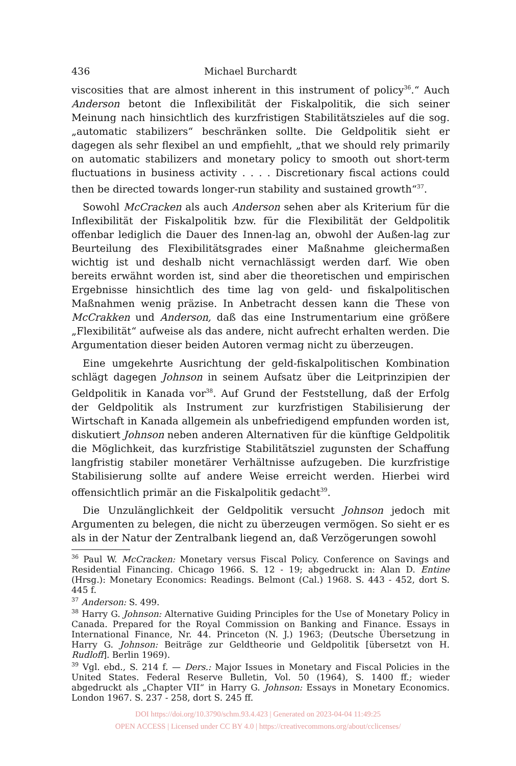436 Michael Burchardt
viscosities that are almost inherent in this instrument of policy<sup>36</sup>.“ Auch Anderson betont die Inflexibilität der Fiskalpolitik, die sich seiner Meinung nach hinsichtlich des kurzfristigen Stabilitätszieles auf die sog. „automatic stabilizers“ beschränken sollte. Die Geldpolitik sieht er dagegen als sehr flexibel an und empfiehlt, „that we should rely primarily on automatic stabilizers and monetary policy to smooth out short-term fluctuations in business activity . . . . Discretionary fiscal actions could then be directed towards longer-run stability and sustained growth“<sup>37</sup>.
Sowohl McCracken als auch Anderson sehen aber als Kriterium für die Inflexibilität der Fiskalpolitik bzw. für die Flexibilität der Geldpolitik offenbar lediglich die Dauer des Innen-lag an, obwohl der Außen-lag zur Beurteilung des Flexibilitätsgrades einer Maßnahme gleichermaßen wichtig ist und deshalb nicht vernachlässigt werden darf. Wie oben bereits erwähnt worden ist, sind aber die theoretischen und empirischen Ergebnisse hinsichtlich des time lag von geld- und fiskalpolitischen Maßnahmen wenig präzise. In Anbetracht dessen kann die These von McCrakken und Anderson, daß das eine Instrumentarium eine größere „Flexibilität“ aufweise als das andere, nicht aufrecht erhalten werden. Die Argumentation dieser beiden Autoren vermag nicht zu überzeugen.
Eine umgekehrte Ausrichtung der geld-fiskalpolitischen Kombination schlägt dagegen Johnson in seinem Aufsatz über die Leitprinzipien der Geldpolitik in Kanada vor<sup>38</sup>. Auf Grund der Feststellung, daß der Erfolg der Geldpolitik als Instrument zur kurzfristigen Stabilisierung der Wirtschaft in Kanada allgemein als unbefriedigend empfunden worden ist, diskutiert Johnson neben anderen Alternativen für die künftige Geldpolitik die Möglichkeit, das kurzfristige Stabilitätsziel zugunsten der Schaffung langfristig stabiler monetärer Verhältnisse aufzugeben. Die kurzfristige Stabilisierung sollte auf andere Weise erreicht werden. Hierbei wird offensichtlich primär an die Fiskalpolitik gedacht<sup>39</sup>.
Die Unzulänglichkeit der Geldpolitik versucht Johnson jedoch mit Argumenten zu belegen, die nicht zu überzeugen vermögen. So sieht er es als in der Natur der Zentralbank liegend an, daß Verzögerungen sowohl
<sup>36</sup> Paul W. McCracken: Monetary versus Fiscal Policy. Conference on Savings and Residential Financing. Chicago 1966. S. 12 - 19; abgedruckt in: Alan D. Entine (Hrsg.): Monetary Economics: Readings. Belmont (Cal.) 1968. S. 443 - 452, dort S. 445 f.
<sup>37</sup> Anderson: S. 499.
<sup>38</sup> Harry G. Johnson: Alternative Guiding Principles for the Use of Monetary Policy in Canada. Prepared for the Royal Commission on Banking and Finance. Essays in International Finance, Nr. 44. Princeton (N. J.) 1963; (Deutsche Übersetzung in Harry G. Johnson: Beiträge zur Geldtheorie und Geldpolitik [übersetzt von H. Rudloff]. Berlin 1969).
<sup>39</sup> Vgl. ebd., S. 214 f. — Ders.: Major Issues in Monetary and Fiscal Policies in the United States. Federal Reserve Bulletin, Vol. 50 (1964), S. 1400 ff.; wieder abgedruckt als „Chapter VII“ in Harry G. Johnson: Essays in Monetary Economics. London 1967. S. 237 - 258, dort S. 245 ff.
DOI https://doi.org/10.3790/schm.93.4.423 | Generated on 2023-04-04 11:49:25
OPEN ACCESS | Licensed under CC BY 4.0 | https://creativecommons.org/about/cclicenses/